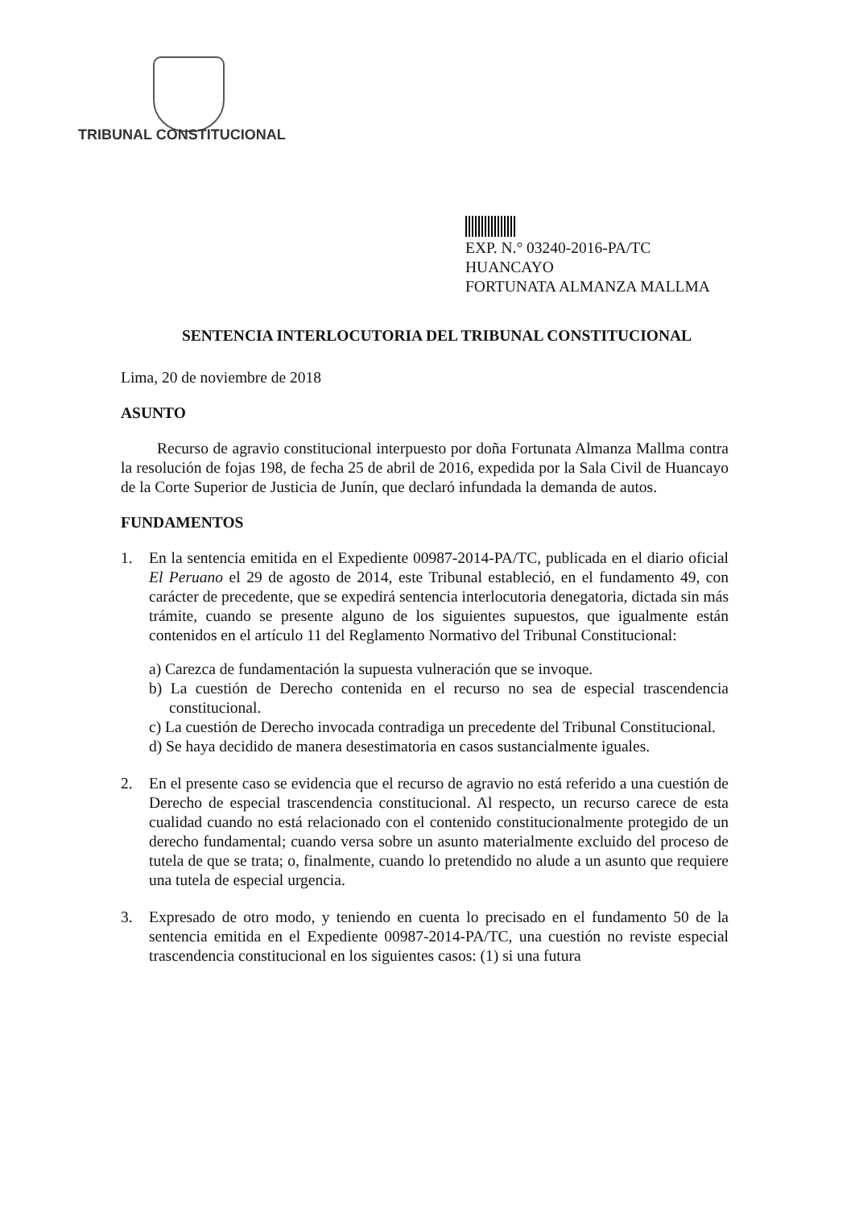TRIBUNAL CONSTITUCIONAL
EXP. N.° 03240-2016-PA/TC
HUANCAYO
FORTUNATA ALMANZA MALLMA
SENTENCIA INTERLOCUTORIA DEL TRIBUNAL CONSTITUCIONAL
Lima, 20 de noviembre de 2018
ASUNTO
Recurso de agravio constitucional interpuesto por doña Fortunata Almanza Mallma contra la resolución de fojas 198, de fecha 25 de abril de 2016, expedida por la Sala Civil de Huancayo de la Corte Superior de Justicia de Junín, que declaró infundada la demanda de autos.
FUNDAMENTOS
1. En la sentencia emitida en el Expediente 00987-2014-PA/TC, publicada en el diario oficial El Peruano el 29 de agosto de 2014, este Tribunal estableció, en el fundamento 49, con carácter de precedente, que se expedirá sentencia interlocutoria denegatoria, dictada sin más trámite, cuando se presente alguno de los siguientes supuestos, que igualmente están contenidos en el artículo 11 del Reglamento Normativo del Tribunal Constitucional:
a) Carezca de fundamentación la supuesta vulneración que se invoque.
b) La cuestión de Derecho contenida en el recurso no sea de especial trascendencia constitucional.
c) La cuestión de Derecho invocada contradiga un precedente del Tribunal Constitucional.
d) Se haya decidido de manera desestimatoria en casos sustancialmente iguales.
2. En el presente caso se evidencia que el recurso de agravio no está referido a una cuestión de Derecho de especial trascendencia constitucional. Al respecto, un recurso carece de esta cualidad cuando no está relacionado con el contenido constitucionalmente protegido de un derecho fundamental; cuando versa sobre un asunto materialmente excluido del proceso de tutela de que se trata; o, finalmente, cuando lo pretendido no alude a un asunto que requiere una tutela de especial urgencia.
3. Expresado de otro modo, y teniendo en cuenta lo precisado en el fundamento 50 de la sentencia emitida en el Expediente 00987-2014-PA/TC, una cuestión no reviste especial trascendencia constitucional en los siguientes casos: (1) si una futura